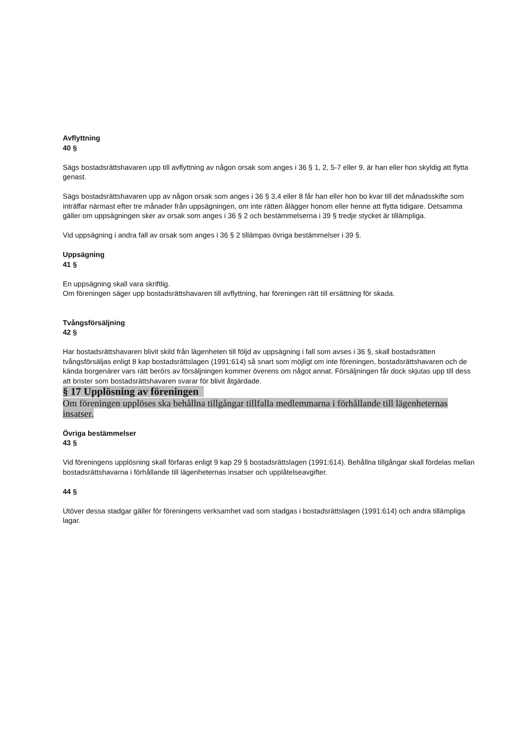Avflyttning
40 §
Sägs bostadsrättshavaren upp till avflyttning av någon orsak som anges i 36 § 1, 2, 5-7 eller 9, är han eller hon skyldig att flytta genast.
Sägs bostadsrättshavaren upp av någon orsak som anges i 36 § 3,4 eller 8 får han eller hon bo kvar till det månadsskifte som inträffar närmast efter tre månader från uppsägningen, om inte rätten ålägger honom eller henne att flytta tidigare. Detsamma gäller om uppsägningen sker av orsak som anges i 36 § 2 och bestämmelserna i 39 § tredje stycket är tillämpliga.
Vid uppsägning i andra fall av orsak som anges i 36 § 2 tillämpas övriga bestämmelser i 39 §.
Uppsägning
41 §
En uppsägning skall vara skriftlig.
Om föreningen säger upp bostadsrättshavaren till avflyttning, har föreningen rätt till ersättning för skada.
Tvångsförsäljning
42 §
Har bostadsrättshavaren blivit skild från lägenheten till följd av uppsägning i fall som avses i 36 §, skall bostadsrätten tvångsförsäljas enligt 8 kap bostadsrättslagen (1991:614) så snart som möjligt om inte föreningen, bostadsrättshavaren och de kända borgenärer vars rätt berörs av försäljningen kommer överens om något annat. Försäljningen får dock skjutas upp till dess att brister som bostadsrättshavaren svarar för blivit åtgärdade.
§ 17 Upplösning av föreningen
Om föreningen upplöses ska behållna tillgångar tillfalla medlemmarna i förhållande till lägenheternas insatser.
Övriga bestämmelser
43 §
Vid föreningens upplösning skall förfaras enligt 9 kap 29 § bostadsrättslagen (1991:614). Behållna tillgångar skall fördelas mellan bostadsrättshavarna i förhållande till lägenheternas insatser och upplåtelseavgifter.
44 §
Utöver dessa stadgar gäller för föreningens verksamhet vad som stadgas i bostadsrättslagen (1991:614) och andra tillämpliga lagar.